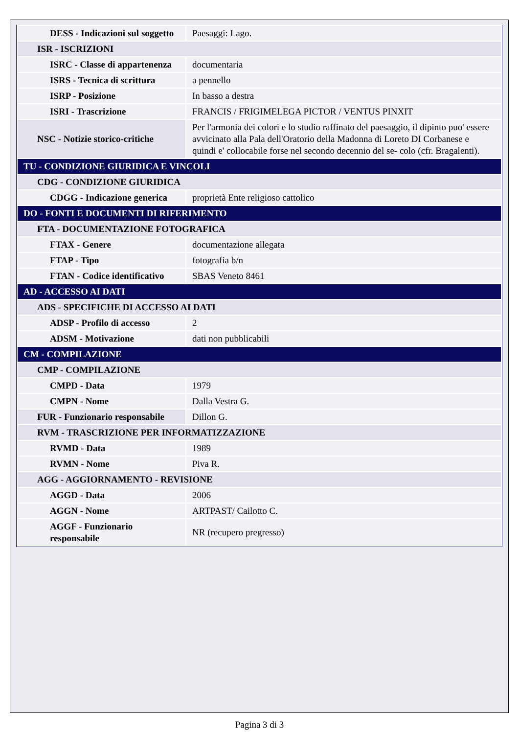| DESS - Indicazioni sul soggetto | Paesaggi: Lago. |
| ISR - ISCRIZIONI | |
| ISRC - Classe di appartenenza | documentaria |
| ISRS - Tecnica di scrittura | a pennello |
| ISRP - Posizione | In basso a destra |
| ISRI - Trascrizione | FRANCIS / FRIGIMELEGA PICTOR / VENTUS PINXIT |
| NSC - Notizie storico-critiche | Per l'armonia dei colori e lo studio raffinato del paesaggio, il dipinto puo' essere avvicinato alla Pala dell'Oratorio della Madonna di Loreto DI Corbanese e quindi e' collocabile forse nel secondo decennio del se- colo (cfr. Bragalenti). |
| TU - CONDIZIONE GIURIDICA E VINCOLI | |
| CDG - CONDIZIONE GIURIDICA | |
| CDGG - Indicazione generica | proprietà Ente religioso cattolico |
| DO - FONTI E DOCUMENTI DI RIFERIMENTO | |
| FTA - DOCUMENTAZIONE FOTOGRAFICA | |
| FTAX - Genere | documentazione allegata |
| FTAP - Tipo | fotografia b/n |
| FTAN - Codice identificativo | SBAS Veneto 8461 |
| AD - ACCESSO AI DATI | |
| ADS - SPECIFICHE DI ACCESSO AI DATI | |
| ADSP - Profilo di accesso | 2 |
| ADSM - Motivazione | dati non pubblicabili |
| CM - COMPILAZIONE | |
| CMP - COMPILAZIONE | |
| CMPD - Data | 1979 |
| CMPN - Nome | Dalla Vestra G. |
| FUR - Funzionario responsabile | Dillon G. |
| RVM - TRASCRIZIONE PER INFORMATIZZAZIONE | |
| RVMD - Data | 1989 |
| RVMN - Nome | Piva R. |
| AGG - AGGIORNAMENTO - REVISIONE | |
| AGGD - Data | 2006 |
| AGGN - Nome | ARTPAST/ Cailotto C. |
| AGGF - Funzionario responsabile | NR (recupero pregresso) |
Pagina 3 di 3